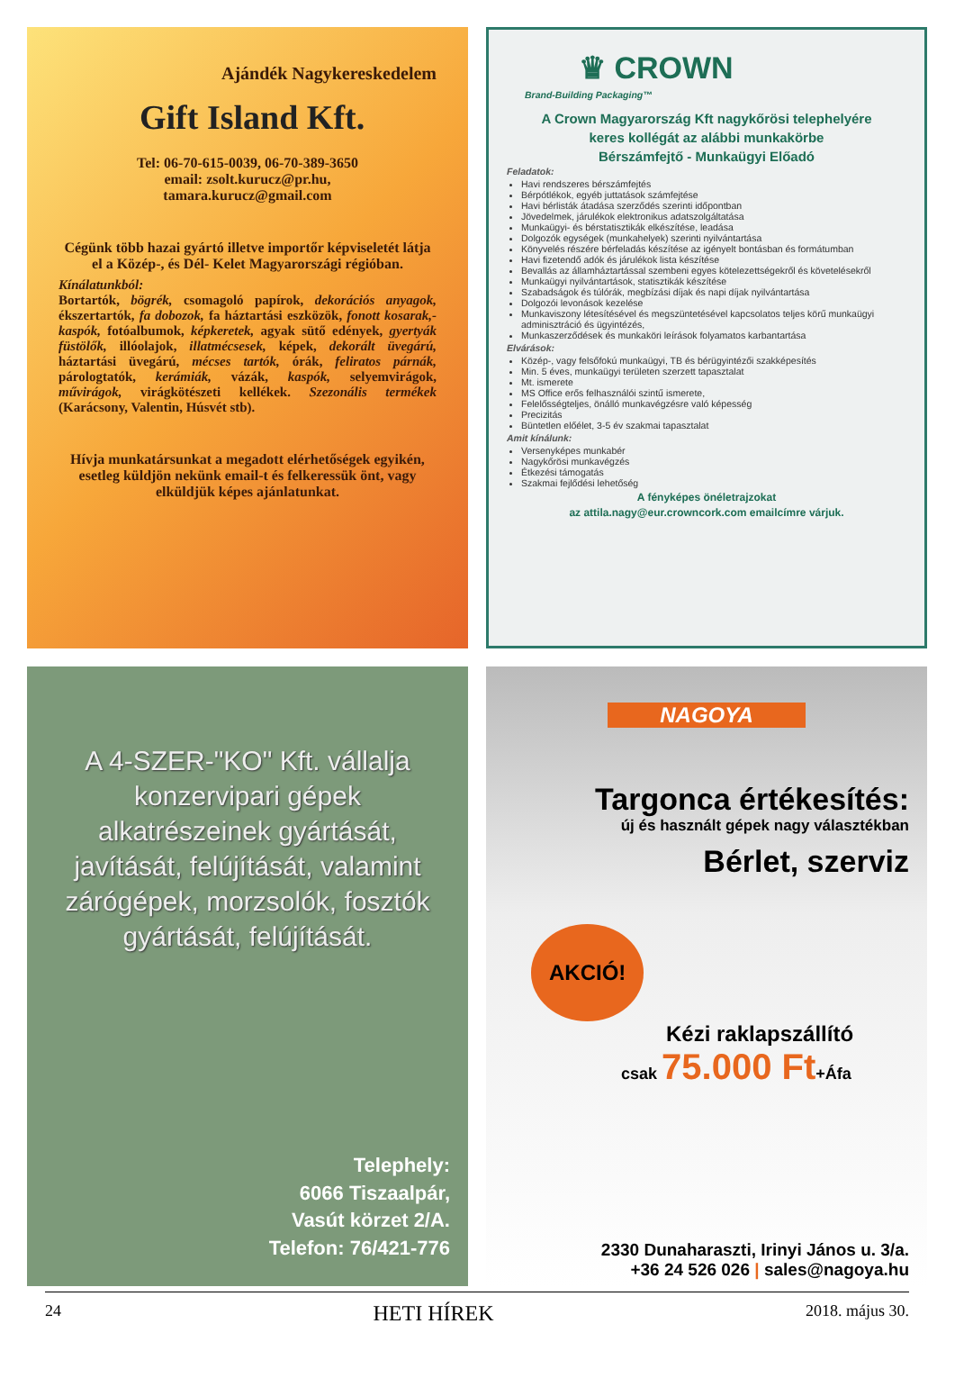Ajándék Nagykereskedelem
Gift Island Kft.
Tel: 06-70-615-0039, 06-70-389-3650
email: zsolt.kurucz@pr.hu,
tamara.kurucz@gmail.com
Cégünk több hazai gyártó illetve importőr képviseletét látja el a Közép-, és Dél- Kelet Magyarországi régióban.
Kínálatunkból:
Bortartók, bögrék, csomagoló papírok, dekorációs anyagok, ékszertartók, fa dobozok, fa háztartási eszközök, fonott kosarak,-kaspók, fotóalbumok, képkeretek, agyak sütő edények, gyertyák füstölők, illóolajok, illatmécsesek, képek, dekorált üvegárú, háztartási üvegárú, mécses tartók, órák, feliratos párnák, párologtatók, kerámiák, vázák, kaspók, selyemvirágok, művirágok, virágkötészeti kellékek. Szezonális termékek (Karácsony, Valentin, Húsvét stb).
Hívja munkatársunkat a megadott elérhetőségek egyikén, esetleg küldjön nekünk email-t és felkeressük önt, vagy elküldjük képes ajánlatunkat.
♛ CROWN
Brand-Building Packaging™
A Crown Magyarország Kft nagykőrösi telephelyére
keres kollégát az alábbi munkakörbe
Bérszámfejtő - Munkaügyi Előadó
Feladatok:
Havi rendszeres bérszámfejtés
Bérpótlékok, egyéb juttatások számfejtése
Havi bérlisták átadása szerződés szerinti időpontban
Jövedelmek, járulékok elektronikus adatszolgáltatása
Munkaügyi- és bérstatisztikák elkészítése, leadása
Dolgozók egységek (munkahelyek) szerinti nyilvántartása
Könyvelés részére bérfeladás készítése az igényelt bontásban és formátumban
Havi fizetendő adók és járulékok lista készítése
Bevallás az államháztartással szembeni egyes kötelezettségekről és követelésekről
Munkaügyi nyilvántartások, statisztikák készítése
Szabadságok és túlórák, megbízási díjak és napi díjak nyilvántartása
Dolgozói levonások kezelése
Munkaviszony létesítésével és megszüntetésével kapcsolatos teljes körű munkaügyi adminisztráció és ügyintézés,
Munkaszerződések és munkaköri leírások folyamatos karbantartása
Elvárások:
Közép-, vagy felsőfokú munkaügyi, TB és bérügyintézői szakképesítés
Min. 5 éves, munkaügyi területen szerzett tapasztalat
Mt. ismerete
MS Office erős felhasználói szintű ismerete,
Felelősségteljes, önálló munkavégzésre való képesség
Precizitás
Büntetlen előélet, 3-5 év szakmai tapasztalat
Amit kínálunk:
Versenyképes munkabér
Nagykőrösi munkavégzés
Étkezési támogatás
Szakmai fejlődési lehetőség
A fényképes önéletrajzokat
az attila.nagy@eur.crowncork.com emailcímre várjuk.
A 4-SZER-"KO" Kft. vállalja konzervipari gépek alkatrészeinek gyártását, javítását, felújítását, valamint zárógépek, morzsolók, fosztók gyártását, felújítását.
Telephely:
6066 Tiszaalpár,
Vasút körzet 2/A.
Telefon: 76/421-776
NAGOYA
Targonca értékesítés:
új és használt gépek nagy választékban
Bérlet, szerviz
AKCIÓ!
Kézi raklapszállító
csak 75.000 Ft+Áfa
2330 Dunaharaszti, Irinyi János u. 3/a.
+36 24 526 026 | sales@nagoya.hu
24 HETI HÍREK 2018. május 30.